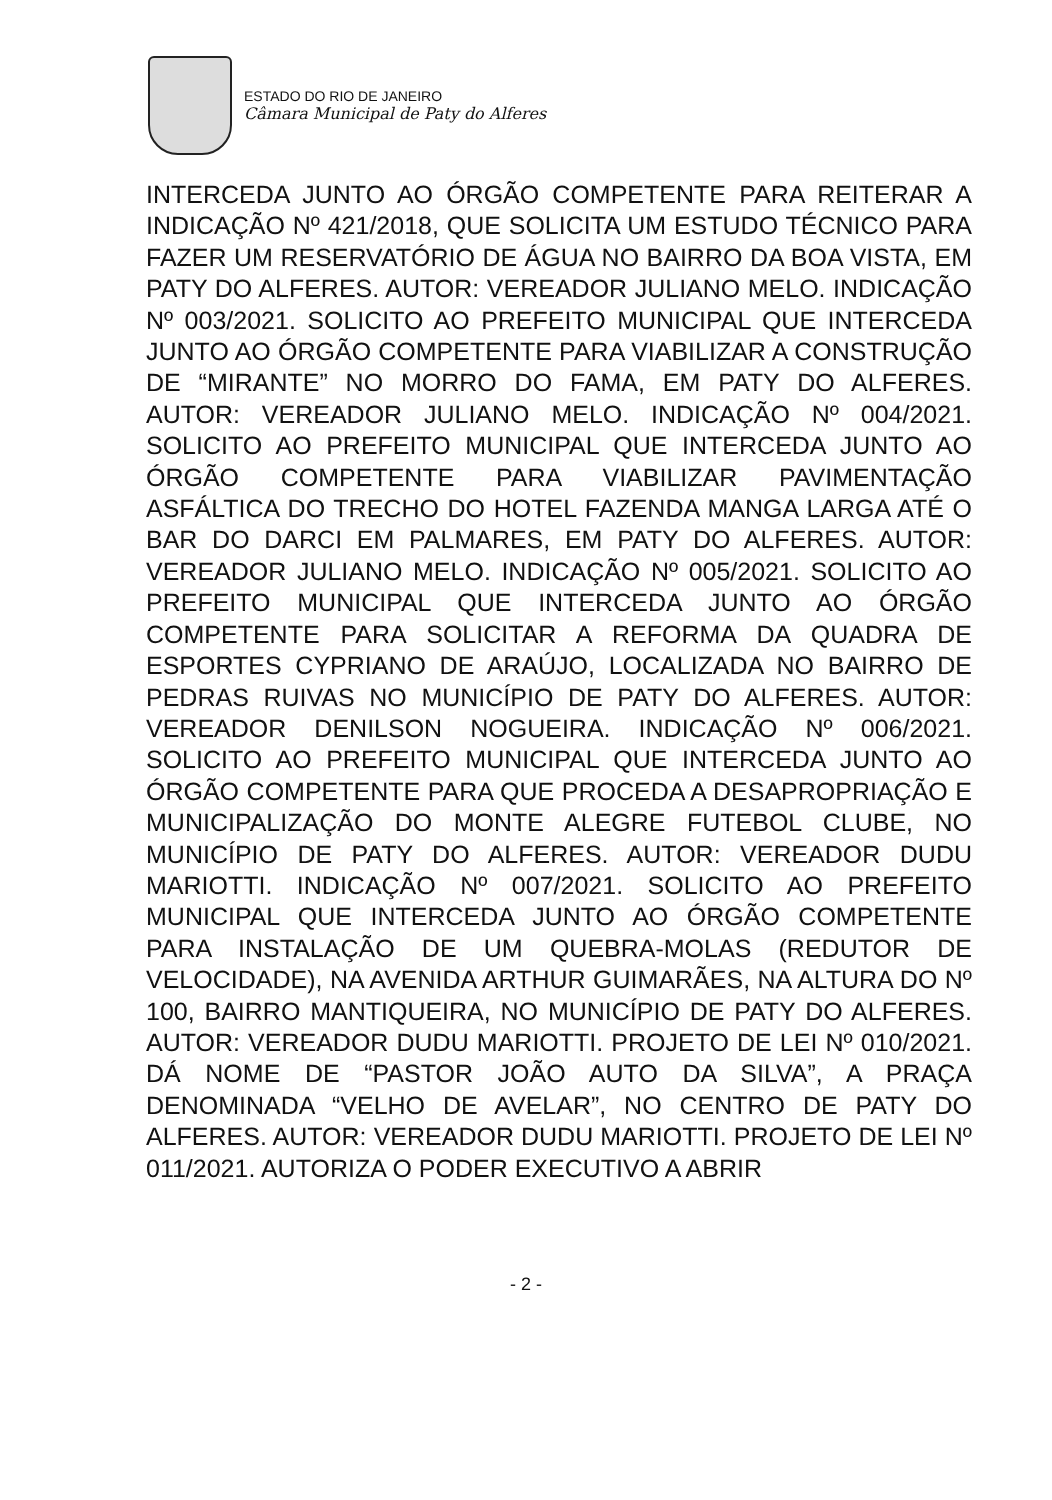ESTADO DO RIO DE JANEIRO
Câmara Municipal de Paty do Alferes
INTERCEDA JUNTO AO ÓRGÃO COMPETENTE PARA REITERAR A INDICAÇÃO Nº 421/2018, QUE SOLICITA UM ESTUDO TÉCNICO PARA FAZER UM RESERVATÓRIO DE ÁGUA NO BAIRRO DA BOA VISTA, EM PATY DO ALFERES. AUTOR: VEREADOR JULIANO MELO. INDICAÇÃO Nº 003/2021. SOLICITO AO PREFEITO MUNICIPAL QUE INTERCEDA JUNTO AO ÓRGÃO COMPETENTE PARA VIABILIZAR A CONSTRUÇÃO DE “MIRANTE” NO MORRO DO FAMA, EM PATY DO ALFERES. AUTOR: VEREADOR JULIANO MELO. INDICAÇÃO Nº 004/2021. SOLICITO AO PREFEITO MUNICIPAL QUE INTERCEDA JUNTO AO ÓRGÃO COMPETENTE PARA VIABILIZAR PAVIMENTAÇÃO ASFÁLTICA DO TRECHO DO HOTEL FAZENDA MANGA LARGA ATÉ O BAR DO DARCI EM PALMARES, EM PATY DO ALFERES. AUTOR: VEREADOR JULIANO MELO. INDICAÇÃO Nº 005/2021. SOLICITO AO PREFEITO MUNICIPAL QUE INTERCEDA JUNTO AO ÓRGÃO COMPETENTE PARA SOLICITAR A REFORMA DA QUADRA DE ESPORTES CYPRIANO DE ARAÚJO, LOCALIZADA NO BAIRRO DE PEDRAS RUIVAS NO MUNICÍPIO DE PATY DO ALFERES. AUTOR: VEREADOR DENILSON NOGUEIRA. INDICAÇÃO Nº 006/2021. SOLICITO AO PREFEITO MUNICIPAL QUE INTERCEDA JUNTO AO ÓRGÃO COMPETENTE PARA QUE PROCEDA A DESAPROPRIAÇÃO E MUNICIPALIZAÇÃO DO MONTE ALEGRE FUTEBOL CLUBE, NO MUNICÍPIO DE PATY DO ALFERES. AUTOR: VEREADOR DUDU MARIOTTI. INDICAÇÃO Nº 007/2021. SOLICITO AO PREFEITO MUNICIPAL QUE INTERCEDA JUNTO AO ÓRGÃO COMPETENTE PARA INSTALAÇÃO DE UM QUEBRA-MOLAS (REDUTOR DE VELOCIDADE), NA AVENIDA ARTHUR GUIMARÃES, NA ALTURA DO Nº 100, BAIRRO MANTIQUEIRA, NO MUNICÍPIO DE PATY DO ALFERES. AUTOR: VEREADOR DUDU MARIOTTI. PROJETO DE LEI Nº 010/2021. DÁ NOME DE “PASTOR JOÃO AUTO DA SILVA”, A PRAÇA DENOMINADA “VELHO DE AVELAR”, NO CENTRO DE PATY DO ALFERES. AUTOR: VEREADOR DUDU MARIOTTI. PROJETO DE LEI Nº 011/2021. AUTORIZA O PODER EXECUTIVO A ABRIR
- 2 -